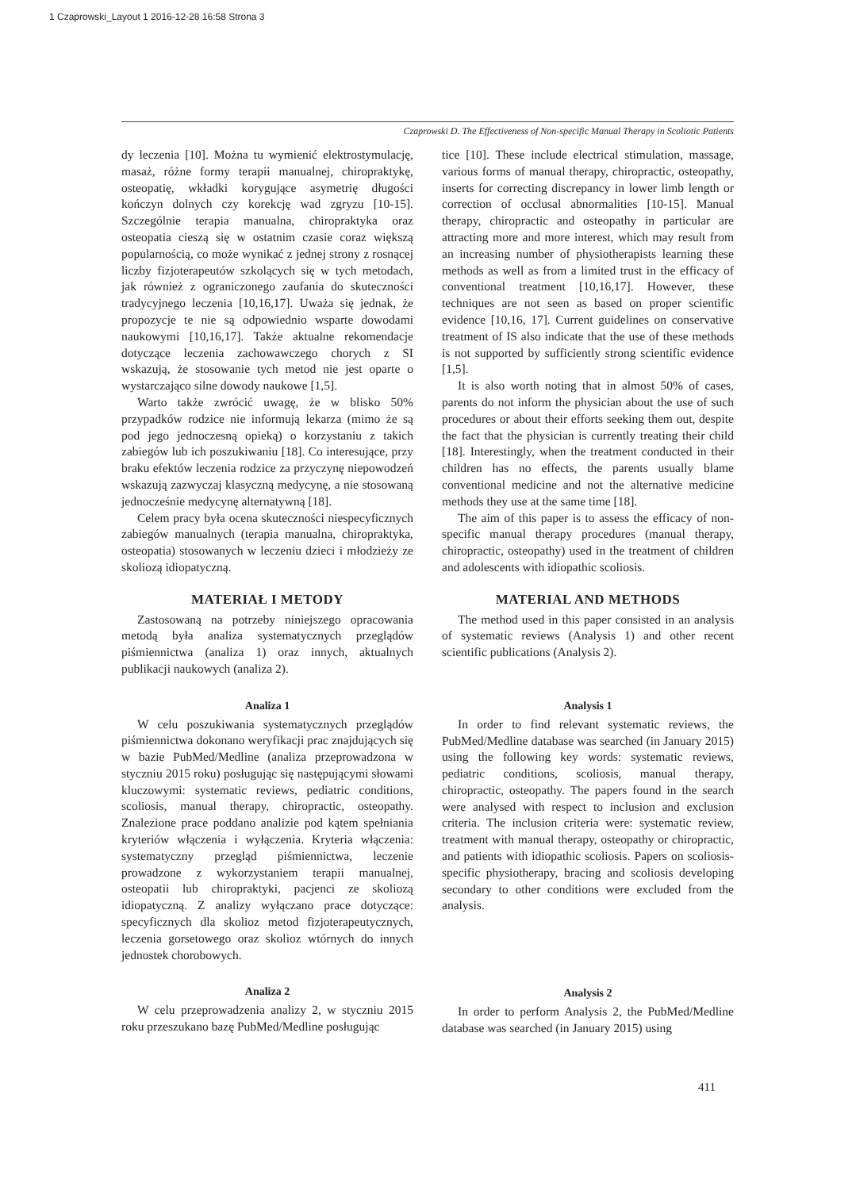1 Czaprowski_Layout 1 2016-12-28 16:58 Strona 3
Czaprowski D. The Effectiveness of Non-specific Manual Therapy in Scoliotic Patients
dy leczenia [10]. Można tu wymienić elektrostymulację, masaż, różne formy terapii manualnej, chiropraktykę, osteopatię, wkładki korygujące asymetrię długości kończyn dolnych czy korekcję wad zgryzu [10-15]. Szczególnie terapia manualna, chiropraktyka oraz osteopatia cieszą się w ostatnim czasie coraz większą popularnością, co może wynikać z jednej strony z rosnącej liczby fizjoterapeutów szkolących się w tych metodach, jak również z ograniczonego zaufania do skuteczności tradycyjnego leczenia [10,16,17]. Uważa się jednak, że propozycje te nie są odpowiednio wsparte dowodami naukowymi [10,16,17]. Także aktualne rekomendacje dotyczące leczenia zachowawczego chorych z SI wskazują, że stosowanie tych metod nie jest oparte o wystarczająco silne dowody naukowe [1,5].
Warto także zwrócić uwagę, że w blisko 50% przypadków rodzice nie informują lekarza (mimo że są pod jego jednoczesną opieką) o korzystaniu z takich zabiegów lub ich poszukiwaniu [18]. Co interesujące, przy braku efektów leczenia rodzice za przyczynę niepowodzeń wskazują zazwyczaj klasyczną medycynę, a nie stosowaną jednocześnie medycynę alternatywną [18].
Celem pracy była ocena skuteczności niespecyficznych zabiegów manualnych (terapia manualna, chiropraktyka, osteopatia) stosowanych w leczeniu dzieci i młodzieży ze skoliozą idiopatyczną.
MATERIAŁ I METODY
Zastosowaną na potrzeby niniejszego opracowania metodą była analiza systematycznych przeglądów piśmiennictwa (analiza 1) oraz innych, aktualnych publikacji naukowych (analiza 2).
Analiza 1
W celu poszukiwania systematycznych przeglądów piśmiennictwa dokonano weryfikacji prac znajdujących się w bazie PubMed/Medline (analiza przeprowadzona w styczniu 2015 roku) posługując się następującymi słowami kluczowymi: systematic reviews, pediatric conditions, scoliosis, manual therapy, chiropractic, osteopathy. Znalezione prace poddano analizie pod kątem spełniania kryteriów włączenia i wyłączenia. Kryteria włączenia: systematyczny przegląd piśmiennictwa, leczenie prowadzone z wykorzystaniem terapii manualnej, osteopatii lub chiropraktyki, pacjenci ze skoliozą idiopatyczną. Z analizy wyłączano prace dotyczące: specyficznych dla skolioz metod fizjoterapeutycznych, leczenia gorsetowego oraz skolioz wtórnych do innych jednostek chorobowych.
Analiza 2
W celu przeprowadzenia analizy 2, w styczniu 2015 roku przeszukano bazę PubMed/Medline posługując
tice [10]. These include electrical stimulation, massage, various forms of manual therapy, chiropractic, osteopathy, inserts for correcting discrepancy in lower limb length or correction of occlusal abnormalities [10-15]. Manual therapy, chiropractic and osteopathy in particular are attracting more and more interest, which may result from an increasing number of physiotherapists learning these methods as well as from a limited trust in the efficacy of conventional treatment [10,16,17]. However, these techniques are not seen as based on proper scientific evidence [10,16, 17]. Current guidelines on conservative treatment of IS also indicate that the use of these methods is not supported by sufficiently strong scientific evidence [1,5].
It is also worth noting that in almost 50% of cases, parents do not inform the physician about the use of such procedures or about their efforts seeking them out, despite the fact that the physician is currently treating their child [18]. Interestingly, when the treatment conducted in their children has no effects, the parents usually blame conventional medicine and not the alternative medicine methods they use at the same time [18].
The aim of this paper is to assess the efficacy of non-specific manual therapy procedures (manual therapy, chiropractic, osteopathy) used in the treatment of children and adolescents with idiopathic scoliosis.
MATERIAL AND METHODS
The method used in this paper consisted in an analysis of systematic reviews (Analysis 1) and other recent scientific publications (Analysis 2).
Analysis 1
In order to find relevant systematic reviews, the PubMed/Medline database was searched (in January 2015) using the following key words: systematic reviews, pediatric conditions, scoliosis, manual therapy, chiropractic, osteopathy. The papers found in the search were analysed with respect to inclusion and exclusion criteria. The inclusion criteria were: systematic review, treatment with manual therapy, osteopathy or chiropractic, and patients with idiopathic scoliosis. Papers on scoliosis-specific physiotherapy, bracing and scoliosis developing secondary to other conditions were excluded from the analysis.
Analysis 2
In order to perform Analysis 2, the PubMed/Medline database was searched (in January 2015) using
411